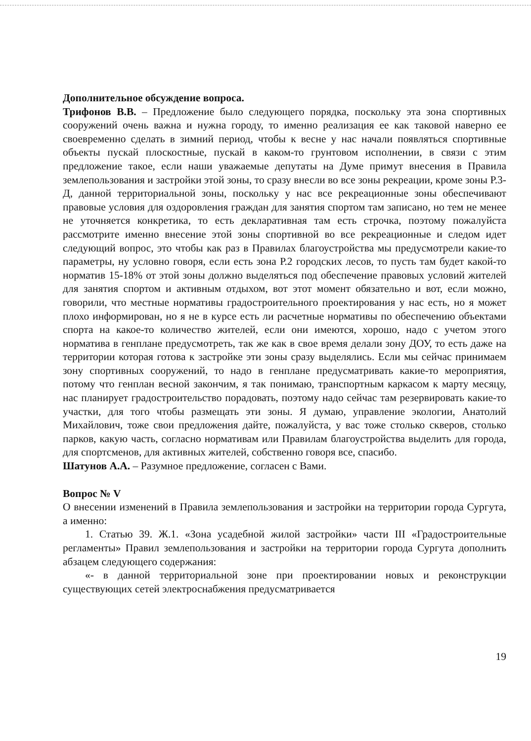Дополнительное обсуждение вопроса.
Трифонов В.В. – Предложение было следующего порядка, поскольку эта зона спортивных сооружений очень важна и нужна городу, то именно реализация ее как таковой наверно ее своевременно сделать в зимний период, чтобы к весне у нас начали появляться спортивные объекты пускай плоскостные, пускай в каком-то грунтовом исполнении, в связи с этим предложение такое, если наши уважаемые депутаты на Думе примут внесения в Правила землепользования и застройки этой зоны, то сразу внесли во все зоны рекреации, кроме зоны Р.3-Д, данной территориальной зоны, поскольку у нас все рекреационные зоны обеспечивают правовые условия для оздоровления граждан для занятия спортом там записано, но тем не менее не уточняется конкретика, то есть декларативная там есть строчка, поэтому пожалуйста рассмотрите именно внесение этой зоны спортивной во все рекреационные и следом идет следующий вопрос, это чтобы как раз в Правилах благоустройства мы предусмотрели какие-то параметры, ну условно говоря, если есть зона Р.2 городских лесов, то пусть там будет какой-то норматив 15-18% от этой зоны должно выделяться под обеспечение правовых условий жителей для занятия спортом и активным отдыхом, вот этот момент обязательно и вот, если можно, говорили, что местные нормативы градостроительного проектирования у нас есть, но я может плохо информирован, но я не в курсе есть ли расчетные нормативы по обеспечению объектами спорта на какое-то количество жителей, если они имеются, хорошо, надо с учетом этого норматива в генплане предусмотреть, так же как в свое время делали зону ДОУ, то есть даже на территории которая готова к застройке эти зоны сразу выделялись. Если мы сейчас принимаем зону спортивных сооружений, то надо в генплане предусматривать какие-то мероприятия, потому что генплан весной закончим, я так понимаю, транспортным каркасом к марту месяцу, нас планирует градостроительство порадовать, поэтому надо сейчас там резервировать какие-то участки, для того чтобы размещать эти зоны. Я думаю, управление экологии, Анатолий Михайлович, тоже свои предложения дайте, пожалуйста, у вас тоже столько скверов, столько парков, какую часть, согласно нормативам или Правилам благоустройства выделить для города, для спортсменов, для активных жителей, собственно говоря все, спасибо.
Шатунов А.А. – Разумное предложение, согласен с Вами.
Вопрос № V
О внесении изменений в Правила землепользования и застройки на территории города Сургута, а именно:
1. Статью 39. Ж.1. «Зона усадебной жилой застройки» части III «Градостроительные регламенты» Правил землепользования и застройки на территории города Сургута дополнить абзацем следующего содержания:
«- в данной территориальной зоне при проектировании новых и реконструкции существующих сетей электроснабжения предусматривается
19